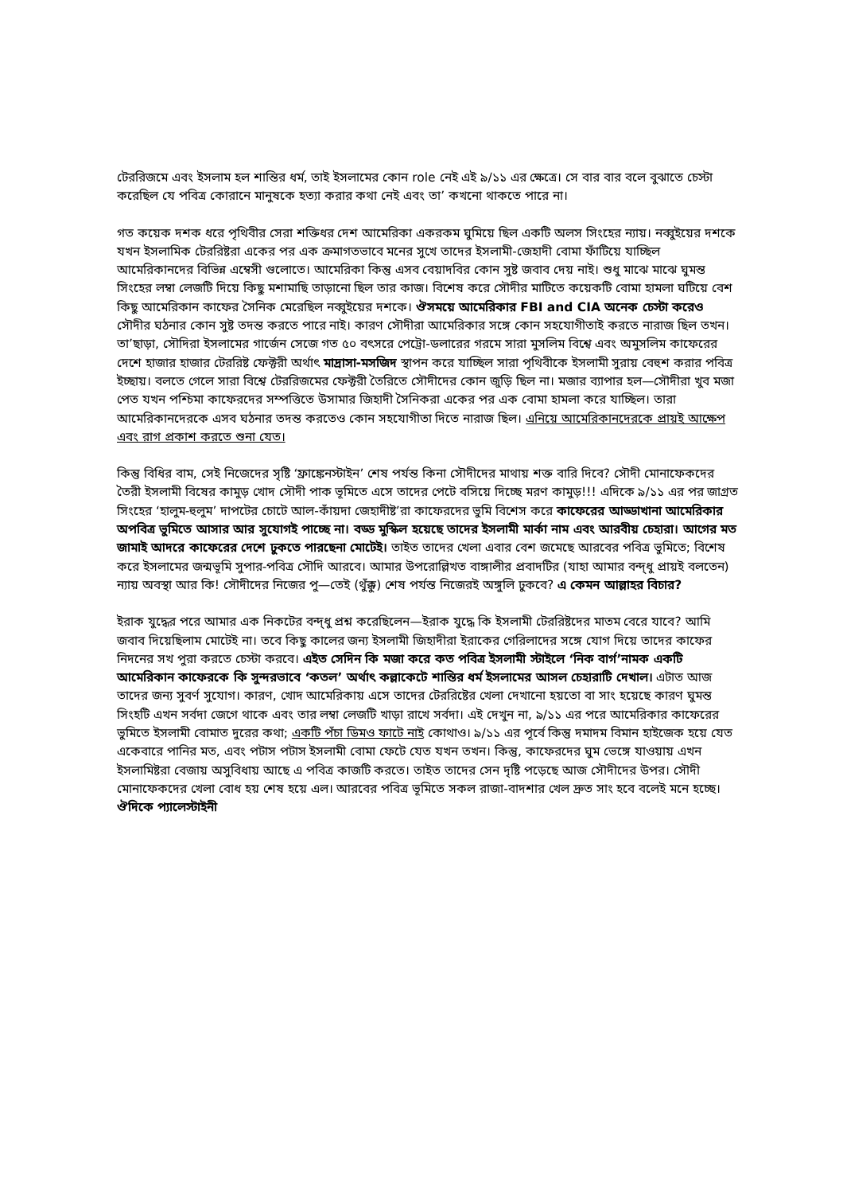টেররিজমে এবং ইসলাম হল শান্তির ধর্ম, তাই ইসলামের কোন role নেই এই ৯/১১ এর ক্ষেত্রে। সে বার বার বলে বুঝাতে চেস্টা করেছিল যে পবিত্র কোরানে মানুষকে হত্যা করার কথা নেই এবং তা’ কখনো থাকতে পারে না।
গত কয়েক দশক ধরে পৃথিবীর সেরা শক্তিধর দেশ আমেরিকা একরকম ঘুমিয়ে ছিল একটি অলস সিংহের ন্যায়। নব্বুইয়ের দশকে যখন ইসলামিক টেররিষ্টরা একের পর এক ক্রমাগতভাবে মনের সুখে তাদের ইসলামী-জেহাদী বোমা ফাঁটিয়ে যাচ্ছিল আমেরিকানদের বিভিন্ন এম্বেসী গুলোতে। আমেরিকা কিন্তু এসব বেয়াদবির কোন সুষ্ট জবাব দেয় নাই। শুধু মাঝে মাঝে ঘুমন্ত সিংহের লম্বা লেজটি দিয়ে কিছু মশামাছি তাড়ানো ছিল তার কাজ। বিশেষ করে সৌদীর মাটিতে কয়েকটি বোমা হামলা ঘটিয়ে বেশ কিছু আমেরিকান কাফের সৈনিক মেরেছিল নব্বুইয়ের দশকে। ঔসময়ে আমেরিকার FBI and CIA অনেক চেস্টা করেও সৌদীর ঘঠনার কোন সুষ্ট তদন্ত করতে পারে নাই। কারণ সৌদীরা আমেরিকার সঙ্গে কোন সহযোগীতাই করতে নারাজ ছিল তখন। তা’ছাড়া, সৌদিরা ইসলামের গার্জেন সেজে গত ৫০ বৎসরে পেট্রো-ডলারের গরমে সারা মুসলিম বিশ্বে এবং অমুসলিম কাফেরের দেশে হাজার হাজার টেররিষ্ট ফেক্টরী অর্থাৎ মাদ্রাসা-মসজিদ স্থাপন করে যাচ্ছিল সারা পৃথিবীকে ইসলামী সুরায় বেহুশ করার পবিত্র ইচ্ছায়। বলতে গেলে সারা বিশ্বে টেররিজমের ফেক্টরী তৈরিতে সৌদীদের কোন জুড়ি ছিল না। মজার ব্যাপার হল—সৌদীরা খুব মজা পেত যখন পশ্চিমা কাফেরদের সম্পত্তিতে উসামার জিহাদী সৈনিকরা একের পর এক বোমা হামলা করে যাচ্ছিল। তারা আমেরিকানদেরকে এসব ঘঠনার তদন্ত করতেও কোন সহযোগীতা দিতে নারাজ ছিল। এনিয়ে আমেরিকানদেরকে প্রায়ই আক্ষেপ এবং রাগ প্রকাশ করতে শুনা যেত।
কিন্তু বিধির বাম, সেই নিজেদের সৃষ্টি ‘ফ্রাঙ্কেনস্টাইন’ শেষ পর্যন্ত কিনা সৌদীদের মাথায় শক্ত বারি দিবে? সৌদী মোনাফেকদের তৈরী ইসলামী বিষের কামুড় খোদ সৌদী পাক ভূমিতে এসে তাদের পেটে বসিয়ে দিচ্ছে মরণ কামুড়!!! এদিকে ৯/১১ এর পর জাগ্রত সিংহের ‘হালুম-হুলুম’ দাপটের চোটে আল-কাঁয়দা জেহাদীষ্ট’রা কাফেরদের ভুমি বিশেস করে কাফেরের আড্ডাখানা আমেরিকার অপবিত্র ভুমিতে আসার আর সুযোগই পাচ্ছে না। বড্ড মুস্কিল হয়েছে তাদের ইসলামী মার্কা নাম এবং আরবীয় চেহারা। আগের মত জামাই আদরে কাফেরের দেশে ঢুকতে পারছেনা মোটেই। তাইত তাদের খেলা এবার বেশ জমেছে আরবের পবিত্র ভুমিতে; বিশেষ করে ইসলামের জন্মভূমি সুপার-পবিত্র সৌদি আরবে। আমার উপরোল্লিখত বাঙ্গালীর প্রবাদটির (যাহা আমার বন্দ্ধু প্রায়ই বলতেন) ন্যায় অবস্থা আর কি! সৌদীদের নিজের পু—তেই (থুঁক্কু) শেষ পর্যন্ত নিজেরই অঙ্গুলি ঢুকবে? এ কেমন আল্লাহর বিচার?
ইরাক যুদ্ধের পরে আমার এক নিকটের বন্দ্ধু প্রশ্ন করেছিলেন—ইরাক যুদ্ধে কি ইসলামী টেররিষ্টদের মাতম বেরে যাবে? আমি জবাব দিয়েছিলাম মোটেই না। তবে কিছু কালের জন্য ইসলামী জিহাদীরা ইরাকের গেরিলাদের সঙ্গে যোগ দিয়ে তাদের কাফের নিদনের সখ পুরা করতে চেস্টা করবে। এইত সেদিন কি মজা করে কত পবিত্র ইসলামী স্টাইলে ‘নিক বার্গ’নামক একটি আমেরিকান কাফেরকে কি সুন্দরভাবে ‘কতল’ অর্থাৎ কল্লাকেটে শান্তির ধর্ম ইসলামের আসল চেহারাটি দেখাল। এটাত আজ তাদের জন্য সুবর্ণ সুযোগ। কারণ, খোদ আমেরিকায় এসে তাদের টেররিষ্টের খেলা দেখানো হয়তো বা সাং হয়েছে কারণ ঘুমন্ত সিংহটি এখন সর্বদা জেগে থাকে এবং তার লম্বা লেজটি খাড়া রাখে সর্বদা। এই দেখুন না, ৯/১১ এর পরে আমেরিকার কাফেরের ভুমিতে ইসলামী বোমাত দুরের কথা; একটি পঁচা ডিমও ফাটে নাই কোথাও। ৯/১১ এর পূর্বে কিন্তু দমাদম বিমান হাইজেক হয়ে যেত একেবারে পানির মত, এবং পটাস পটাস ইসলামী বোমা ফেটে যেত যখন তখন। কিন্তু, কাফেরদের ঘুম ভেঙ্গে যাওয়ায় এখন ইসলামিষ্টরা বেজায় অসুবিধায় আছে এ পবিত্র কাজটি করতে। তাইত তাদের সেন দৃষ্টি পড়েছে আজ সৌদীদের উপর। সৌদী মোনাফেকদের খেলা বোধ হয় শেষ হয়ে এল। আরবের পবিত্র ভূমিতে সকল রাজা-বাদশার খেল দ্রুত সাং হবে বলেই মনে হচ্ছে। ঔদিকে প্যালেস্টাইনী